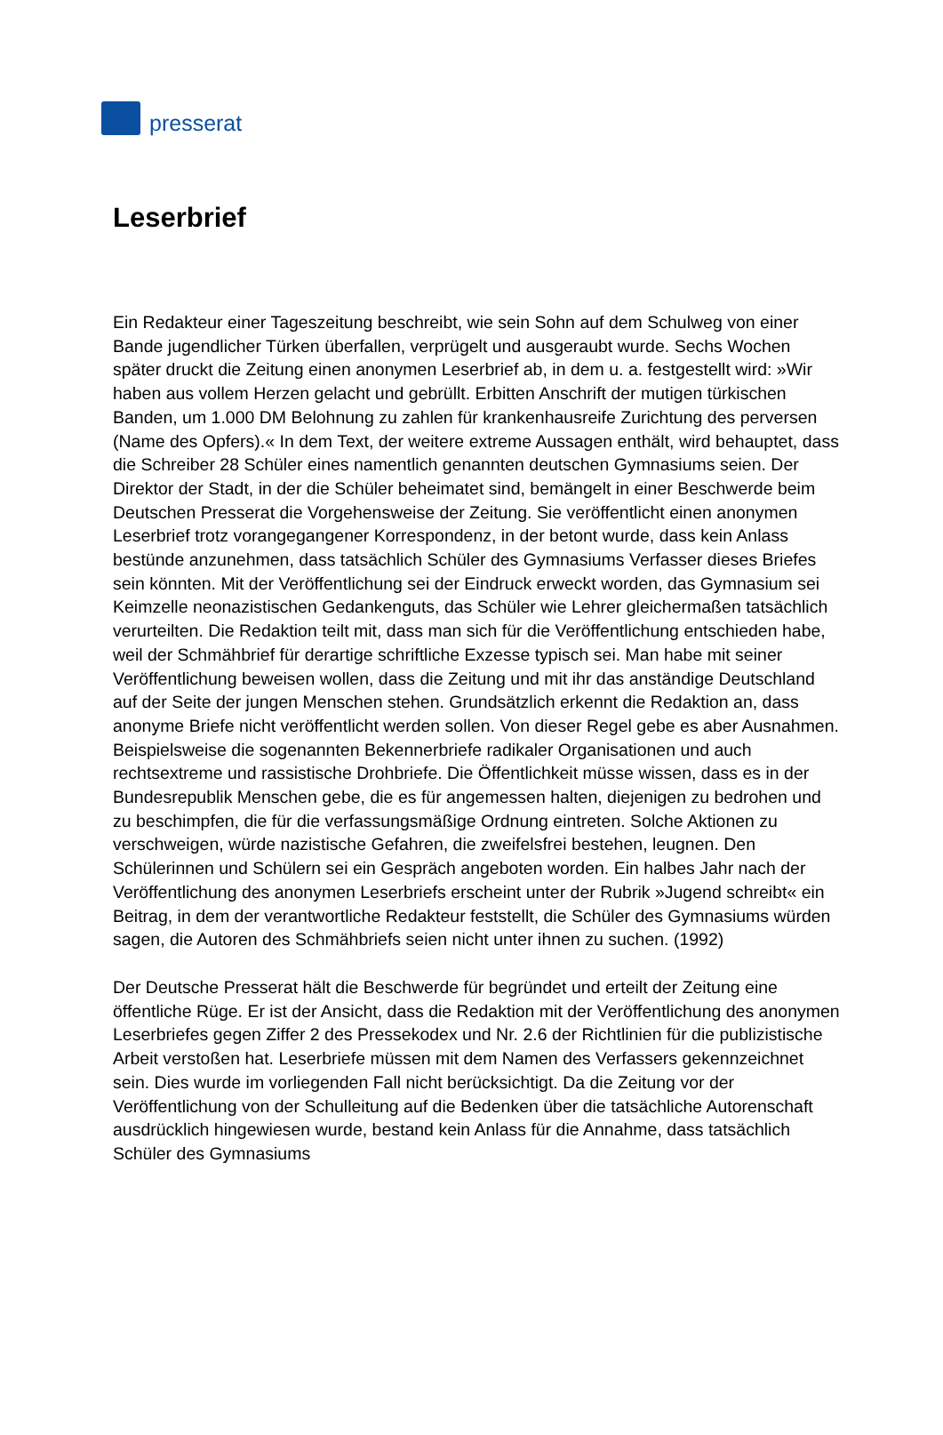presserat
Leserbrief
Ein Redakteur einer Tageszeitung beschreibt, wie sein Sohn auf dem Schulweg von einer Bande jugendlicher Türken überfallen, verprügelt und ausgeraubt wurde. Sechs Wochen später druckt die Zeitung einen anonymen Leserbrief ab, in dem u. a. festgestellt wird: »Wir haben aus vollem Herzen gelacht und gebrüllt. Erbitten Anschrift der mutigen türkischen Banden, um 1.000 DM Belohnung zu zahlen für krankenhausreife Zurichtung des perversen (Name des Opfers).« In dem Text, der weitere extreme Aussagen enthält, wird behauptet, dass die Schreiber 28 Schüler eines namentlich genannten deutschen Gymnasiums seien. Der Direktor der Stadt, in der die Schüler beheimatet sind, bemängelt in einer Beschwerde beim Deutschen Presserat die Vorgehensweise der Zeitung. Sie veröffentlicht einen anonymen Leserbrief trotz vorangegangener Korrespondenz, in der betont wurde, dass kein Anlass bestünde anzunehmen, dass tatsächlich Schüler des Gymnasiums Verfasser dieses Briefes sein könnten. Mit der Veröffentlichung sei der Eindruck erweckt worden, das Gymnasium sei Keimzelle neonazistischen Gedankenguts, das Schüler wie Lehrer gleichermaßen tatsächlich verurteilten. Die Redaktion teilt mit, dass man sich für die Veröffentlichung entschieden habe, weil der Schmähbrief für derartige schriftliche Exzesse typisch sei. Man habe mit seiner Veröffentlichung beweisen wollen, dass die Zeitung und mit ihr das anständige Deutschland auf der Seite der jungen Menschen stehen. Grundsätzlich erkennt die Redaktion an, dass anonyme Briefe nicht veröffentlicht werden sollen. Von dieser Regel gebe es aber Ausnahmen. Beispielsweise die sogenannten Bekennerbriefe radikaler Organisationen und auch rechtsextreme und rassistische Drohbriefe. Die Öffentlichkeit müsse wissen, dass es in der Bundesrepublik Menschen gebe, die es für angemessen halten, diejenigen zu bedrohen und zu beschimpfen, die für die verfassungsmäßige Ordnung eintreten. Solche Aktionen zu verschweigen, würde nazistische Gefahren, die zweifelsfrei bestehen, leugnen. Den Schülerinnen und Schülern sei ein Gespräch angeboten worden. Ein halbes Jahr nach der Veröffentlichung des anonymen Leserbriefs erscheint unter der Rubrik »Jugend schreibt« ein Beitrag, in dem der verantwortliche Redakteur feststellt, die Schüler des Gymnasiums würden sagen, die Autoren des Schmähbriefs seien nicht unter ihnen zu suchen. (1992)
Der Deutsche Presserat hält die Beschwerde für begründet und erteilt der Zeitung eine öffentliche Rüge. Er ist der Ansicht, dass die Redaktion mit der Veröffentlichung des anonymen Leserbriefes gegen Ziffer 2 des Pressekodex und Nr. 2.6 der Richtlinien für die publizistische Arbeit verstoßen hat. Leserbriefe müssen mit dem Namen des Verfassers gekennzeichnet sein. Dies wurde im vorliegenden Fall nicht berücksichtigt. Da die Zeitung vor der Veröffentlichung von der Schulleitung auf die Bedenken über die tatsächliche Autorenschaft ausdrücklich hingewiesen wurde, bestand kein Anlass für die Annahme, dass tatsächlich Schüler des Gymnasiums